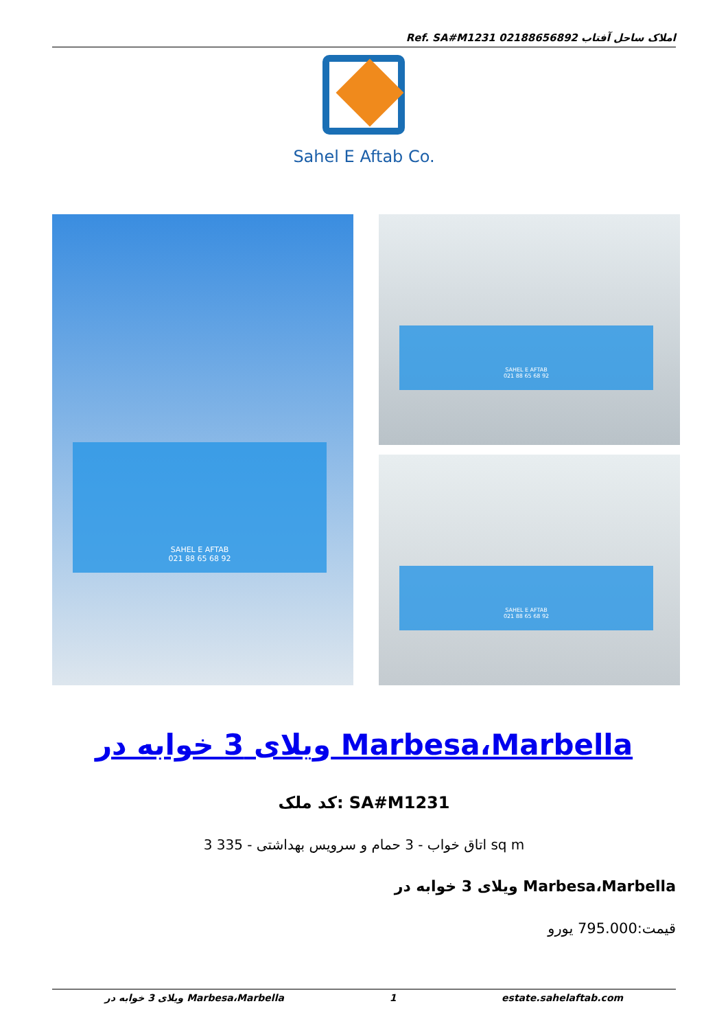Ref. SA#M1231 املاک ساحل آفتاب 02188656892
Sahel E Aftab Co.
SAHEL E AFTAB
021 88 65 68 92
SAHEL E AFTAB
021 88 65 68 92
SAHEL E AFTAB
021 88 65 68 92
ویلای 3 خوابه در Marbesa،Marbella
کد ملک: SA#M1231
3 اتاق خواب - 3 حمام و سرویس بهداشتی - 335 sq m
ویلای 3 خوابه در Marbesa،Marbella
قیمت:795.000 یورو
ویلای 3 خوابه در Marbesa،Marbella 1 estate.sahelaftab.com